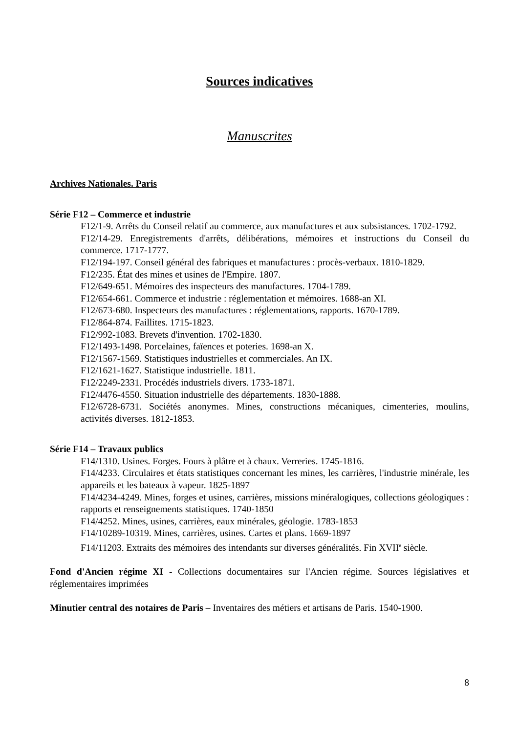Sources indicatives
Manuscrites
Archives Nationales. Paris
Série F12 – Commerce et industrie
F12/1-9. Arrêts du Conseil relatif au commerce, aux manufactures et aux subsistances. 1702-1792.
F12/14-29. Enregistrements d'arrêts, délibérations, mémoires et instructions du Conseil du commerce. 1717-1777.
F12/194-197. Conseil général des fabriques et manufactures : procès-verbaux. 1810-1829.
F12/235. État des mines et usines de l'Empire. 1807.
F12/649-651. Mémoires des inspecteurs des manufactures. 1704-1789.
F12/654-661. Commerce et industrie : réglementation et mémoires. 1688-an XI.
F12/673-680. Inspecteurs des manufactures : réglementations, rapports. 1670-1789.
F12/864-874. Faillites. 1715-1823.
F12/992-1083. Brevets d'invention. 1702-1830.
F12/1493-1498. Porcelaines, faïences et poteries. 1698-an X.
F12/1567-1569. Statistiques industrielles et commerciales. An IX.
F12/1621-1627. Statistique industrielle. 1811.
F12/2249-2331. Procédés industriels divers. 1733-1871.
F12/4476-4550. Situation industrielle des départements. 1830-1888.
F12/6728-6731. Sociétés anonymes. Mines, constructions mécaniques, cimenteries, moulins, activités diverses. 1812-1853.
Série F14 – Travaux publics
F14/1310. Usines. Forges. Fours à plâtre et à chaux. Verreries. 1745-1816.
F14/4233. Circulaires et états statistiques concernant les mines, les carrières, l'industrie minérale, les appareils et les bateaux à vapeur. 1825-1897
F14/4234-4249. Mines, forges et usines, carrières, missions minéralogiques, collections géologiques : rapports et renseignements statistiques. 1740-1850
F14/4252. Mines, usines, carrières, eaux minérales, géologie. 1783-1853
F14/10289-10319. Mines, carrières, usines. Cartes et plans. 1669-1897
F14/11203. Extraits des mémoires des intendants sur diverses généralités. Fin XVII<sup>e</sup> siècle.
Fond d'Ancien régime XI - Collections documentaires sur l'Ancien régime. Sources législatives et réglementaires imprimées
Minutier central des notaires de Paris – Inventaires des métiers et artisans de Paris. 1540-1900.
8